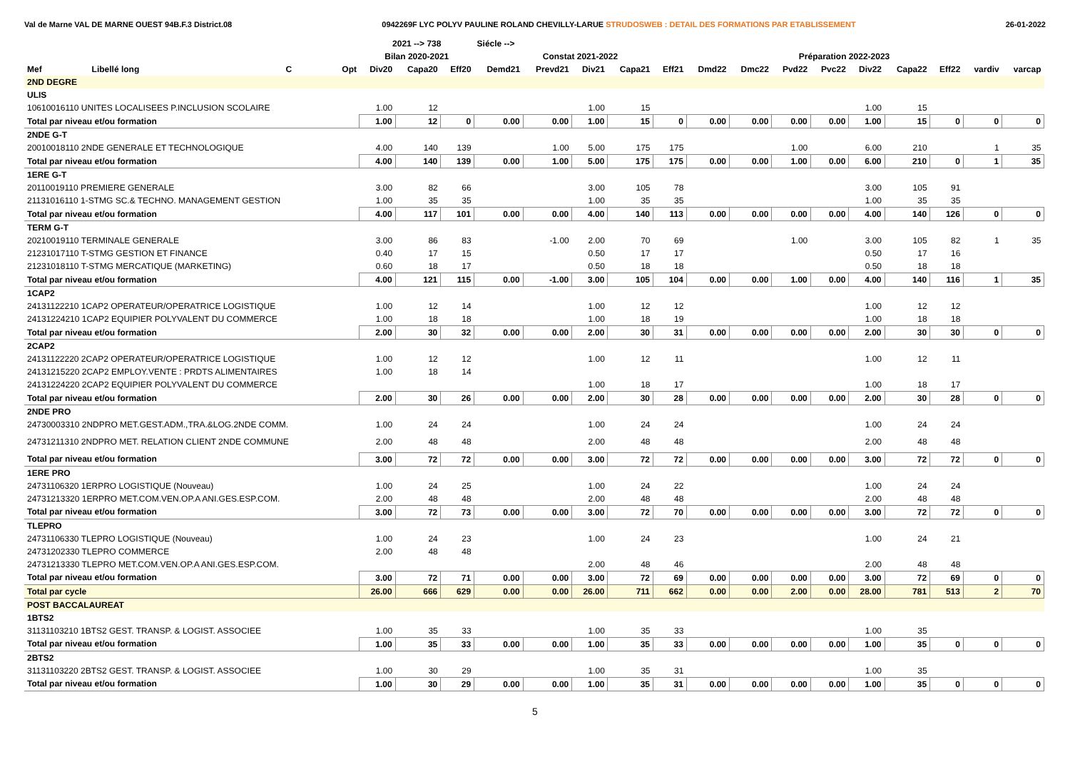Val de Marne VAL DE MARNE OUEST 94B.F.3 District.08 0942269F LYC POLYV PAULINE ROLAND CHEVILLY-LARUE STRUDOSWEB : DETAIL DES FORMATIONS PAR ETABLISSEMENT 26-01-2022
| | | | | 2021 --> 738 | | | Siécle --> | | | | | | | | | | | | | |
| --- | --- | --- | --- | --- | --- | --- | --- | --- | --- | --- | --- | --- | --- | --- | --- | --- | --- | --- | --- | --- |
| | | | | Bilan 2020-2021 | | | Constat 2021-2022 | | | | | Préparation 2022-2023 | | | | | | | | |
| Mef | Libellé long | C | Opt | Div20 | Capa20 | Eff20 | Demd21 | Prevd21 | Div21 | Capa21 | Eff21 | Dmd22 | Dmc22 | Pvd22 | Pvc22 | Div22 | Capa22 | Eff22 | vardiv | varcap |
| 2ND DEGRE | | | | | | | | | | | | | | | | | | | | |
| ULIS | | | | | | | | | | | | | | | | | | | | |
| 10610016110 UNITES LOCALISEES P.INCLUSION SCOLAIRE | | | | 1.00 | 12 | | | | 1.00 | 15 | | | | | | 1.00 | 15 | | | |
| Total par niveau et/ou formation | | | | 1.00 | 12 | 0 | 0.00 | 0.00 | 1.00 | 15 | 0 | 0.00 | 0.00 | 0.00 | 0.00 | 1.00 | 15 | 0 | 0 | 0 |
| 2NDE G-T | | | | | | | | | | | | | | | | | | | | |
| 20010018110 2NDE GENERALE ET TECHNOLOGIQUE | | | | 4.00 | 140 | 139 | | 1.00 | 5.00 | 175 | 175 | | | 1.00 | | 6.00 | 210 | | 1 | 35 |
| Total par niveau et/ou formation | | | | 4.00 | 140 | 139 | 0.00 | 1.00 | 5.00 | 175 | 175 | 0.00 | 0.00 | 1.00 | 0.00 | 6.00 | 210 | 0 | 1 | 35 |
| 1ERE G-T | | | | | | | | | | | | | | | | | | | | |
| 20110019110 PREMIERE GENERALE | | | | 3.00 | 82 | 66 | | | 3.00 | 105 | 78 | | | | | 3.00 | 105 | 91 | | |
| 21131016110 1-STMG SC.& TECHNO. MANAGEMENT GESTION | | | | 1.00 | 35 | 35 | | | 1.00 | 35 | 35 | | | | | 1.00 | 35 | 35 | | |
| Total par niveau et/ou formation | | | | 4.00 | 117 | 101 | 0.00 | 0.00 | 4.00 | 140 | 113 | 0.00 | 0.00 | 0.00 | 0.00 | 4.00 | 140 | 126 | 0 | 0 |
| TERM G-T | | | | | | | | | | | | | | | | | | | | |
| 20210019110 TERMINALE GENERALE | | | | 3.00 | 86 | 83 | | -1.00 | 2.00 | 70 | 69 | | | 1.00 | | 3.00 | 105 | 82 | 1 | 35 |
| 21231017110 T-STMG GESTION ET FINANCE | | | | 0.40 | 17 | 15 | | | 0.50 | 17 | 17 | | | | | 0.50 | 17 | 16 | | |
| 21231018110 T-STMG MERCATIQUE (MARKETING) | | | | 0.60 | 18 | 17 | | | 0.50 | 18 | 18 | | | | | 0.50 | 18 | 18 | | |
| Total par niveau et/ou formation | | | | 4.00 | 121 | 115 | 0.00 | -1.00 | 3.00 | 105 | 104 | 0.00 | 0.00 | 1.00 | 0.00 | 4.00 | 140 | 116 | 1 | 35 |
| 1CAP2 | | | | | | | | | | | | | | | | | | | | |
| 24131122210 1CAP2 OPERATEUR/OPERATRICE LOGISTIQUE | | | | 1.00 | 12 | 14 | | | 1.00 | 12 | 12 | | | | | 1.00 | 12 | 12 | | |
| 24131224210 1CAP2 EQUIPIER POLYVALENT DU COMMERCE | | | | 1.00 | 18 | 18 | | | 1.00 | 18 | 19 | | | | | 1.00 | 18 | 18 | | |
| Total par niveau et/ou formation | | | | 2.00 | 30 | 32 | 0.00 | 0.00 | 2.00 | 30 | 31 | 0.00 | 0.00 | 0.00 | 0.00 | 2.00 | 30 | 30 | 0 | 0 |
| 2CAP2 | | | | | | | | | | | | | | | | | | | | |
| 24131122220 2CAP2 OPERATEUR/OPERATRICE LOGISTIQUE | | | | 1.00 | 12 | 12 | | | 1.00 | 12 | 11 | | | | | 1.00 | 12 | 11 | | |
| 24131215220 2CAP2 EMPLOY.VENTE : PRDTS ALIMENTAIRES | | | | 1.00 | 18 | 14 | | | | | | | | | | | | | | |
| 24131224220 2CAP2 EQUIPIER POLYVALENT DU COMMERCE | | | | | | | | | 1.00 | 18 | 17 | | | | | 1.00 | 18 | 17 | | |
| Total par niveau et/ou formation | | | | 2.00 | 30 | 26 | 0.00 | 0.00 | 2.00 | 30 | 28 | 0.00 | 0.00 | 0.00 | 0.00 | 2.00 | 30 | 28 | 0 | 0 |
| 2NDE PRO | | | | | | | | | | | | | | | | | | | | |
| 24730003310 2NDPRO MET.GEST.ADM.,TRA.&LOG.2NDE COMM. | | | | 1.00 | 24 | 24 | | | 1.00 | 24 | 24 | | | | | 1.00 | 24 | 24 | | |
| 24731211310 2NDPRO MET. RELATION CLIENT 2NDE COMMUNE | | | | 2.00 | 48 | 48 | | | 2.00 | 48 | 48 | | | | | 2.00 | 48 | 48 | | |
| Total par niveau et/ou formation | | | | 3.00 | 72 | 72 | 0.00 | 0.00 | 3.00 | 72 | 72 | 0.00 | 0.00 | 0.00 | 0.00 | 3.00 | 72 | 72 | 0 | 0 |
| 1ERE PRO | | | | | | | | | | | | | | | | | | | | |
| 24731106320 1ERPRO LOGISTIQUE (Nouveau) | | | | 1.00 | 24 | 25 | | | 1.00 | 24 | 22 | | | | | 1.00 | 24 | 24 | | |
| 24731213320 1ERPRO MET.COM.VEN.OP.A ANI.GES.ESP.COM. | | | | 2.00 | 48 | 48 | | | 2.00 | 48 | 48 | | | | | 2.00 | 48 | 48 | | |
| Total par niveau et/ou formation | | | | 3.00 | 72 | 73 | 0.00 | 0.00 | 3.00 | 72 | 70 | 0.00 | 0.00 | 0.00 | 0.00 | 3.00 | 72 | 72 | 0 | 0 |
| TLEPRO | | | | | | | | | | | | | | | | | | | | |
| 24731106330 TLEPRO LOGISTIQUE (Nouveau) | | | | 1.00 | 24 | 23 | | | 1.00 | 24 | 23 | | | | | 1.00 | 24 | 21 | | |
| 24731202330 TLEPRO COMMERCE | | | | 2.00 | 48 | 48 | | | | | | | | | | | | | | |
| 24731213330 TLEPRO MET.COM.VEN.OP.A ANI.GES.ESP.COM. | | | | | | | | | 2.00 | 48 | 46 | | | | | 2.00 | 48 | 48 | | |
| Total par niveau et/ou formation | | | | 3.00 | 72 | 71 | 0.00 | 0.00 | 3.00 | 72 | 69 | 0.00 | 0.00 | 0.00 | 0.00 | 3.00 | 72 | 69 | 0 | 0 |
| Total par cycle | | | | 26.00 | 666 | 629 | 0.00 | 0.00 | 26.00 | 711 | 662 | 0.00 | 0.00 | 2.00 | 0.00 | 28.00 | 781 | 513 | 2 | 70 |
| POST BACCALAUREAT | | | | | | | | | | | | | | | | | | | | |
| 1BTS2 | | | | | | | | | | | | | | | | | | | | |
| 31131103210 1BTS2 GEST. TRANSP. & LOGIST. ASSOCIEE | | | | 1.00 | 35 | 33 | | | 1.00 | 35 | 33 | | | | | 1.00 | 35 | | | |
| Total par niveau et/ou formation | | | | 1.00 | 35 | 33 | 0.00 | 0.00 | 1.00 | 35 | 33 | 0.00 | 0.00 | 0.00 | 0.00 | 1.00 | 35 | 0 | 0 | 0 |
| 2BTS2 | | | | | | | | | | | | | | | | | | | | |
| 31131103220 2BTS2 GEST. TRANSP. & LOGIST. ASSOCIEE | | | | 1.00 | 30 | 29 | | | 1.00 | 35 | 31 | | | | | 1.00 | 35 | | | |
| Total par niveau et/ou formation | | | | 1.00 | 30 | 29 | 0.00 | 0.00 | 1.00 | 35 | 31 | 0.00 | 0.00 | 0.00 | 0.00 | 1.00 | 35 | 0 | 0 | 0 |
5